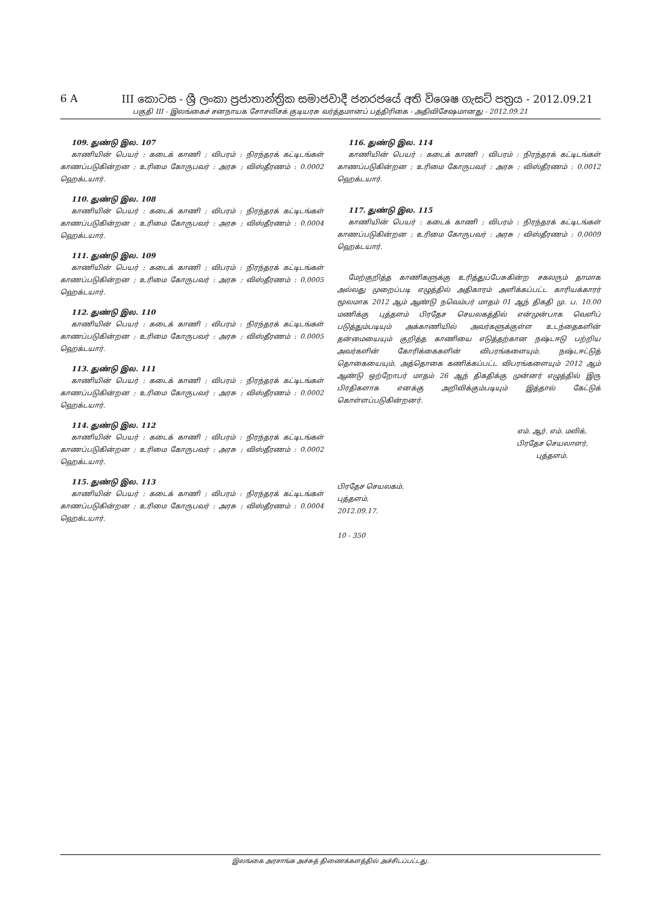6 A III කොටස - ශ්‍රී ලංකා ප්‍රජාතාන්ත්‍රික සමාජවාදී ජනරජයේ අති විශෙෂ ගැසට් පත්‍රය - 2012.09.21
பகுதி III - இலங்கைச் சனநாயக சோசலிசக் குடியரசு வர்த்தமானப் பத்திரிகை - அதிவிசேஷமானது - 2012.09.21
109. துண்டு இல. 107
காணியின் பெயர் : கடைக் காணி ; விபரம் : நிரந்தரக் கட்டிடங்கள் காணப்படுகின்றன ; உரிமை கோருபவர் : அரசு ; விஸ்தீரணம் : 0.0002 ஹெக்டயார்.
110. துண்டு இல. 108
காணியின் பெயர் : கடைக் காணி ; விபரம் : நிரந்தரக் கட்டிடங்கள் காணப்படுகின்றன ; உரிமை கோருபவர் : அரசு ; விஸ்தீரணம் : 0.0004 ஹெக்டயார்.
111. துண்டு இல. 109
காணியின் பெயர் : கடைக் காணி ; விபரம் : நிரந்தரக் கட்டிடங்கள் காணப்படுகின்றன ; உரிமை கோருபவர் : அரசு ; விஸ்தீரணம் : 0.0005 ஹெக்டயார்.
112. துண்டு இல. 110
காணியின் பெயர் : கடைக் காணி ; விபரம் : நிரந்தரக் கட்டிடங்கள் காணப்படுகின்றன ; உரிமை கோருபவர் : அரசு ; விஸ்தீரணம் : 0.0005 ஹெக்டயார்.
113. துண்டு இல. 111
காணியின் பெயர் : கடைக் காணி ; விபரம் : நிரந்தரக் கட்டிடங்கள் காணப்படுகின்றன ; உரிமை கோருபவர் : அரசு ; விஸ்தீரணம் : 0.0002 ஹெக்டயார்.
114. துண்டு இல. 112
காணியின் பெயர் : கடைக் காணி ; விபரம் : நிரந்தரக் கட்டிடங்கள் காணப்படுகின்றன ; உரிமை கோருபவர் : அரசு ; விஸ்தீரணம் : 0.0002 ஹெக்டயார்.
115. துண்டு இல. 113
காணியின் பெயர் : கடைக் காணி ; விபரம் : நிரந்தரக் கட்டிடங்கள் காணப்படுகின்றன ; உரிமை கோருபவர் : அரசு ; விஸ்தீரணம் : 0.0004 ஹெக்டயார்.
116. துண்டு இல. 114
காணியின் பெயர் : கடைக் காணி ; விபரம் : நிரந்தரக் கட்டிடங்கள் காணப்படுகின்றன ; உரிமை கோருபவர் : அரசு ; விஸ்தீரணம் : 0.0012 ஹெக்டயார்.
117. துண்டு இல. 115
காணியின் பெயர் : கடைக் காணி ; விபரம் : நிரந்தரக் கட்டிடங்கள் காணப்படுகின்றன ; உரிமை கோருபவர் : அரசு ; விஸ்தீரணம் : 0.0009 ஹெக்டயார்.
மேற்குறித்த காணிகளுக்கு உரித்துப்பேசுகின்ற சகலரும் தாமாக அல்லது முறைப்படி எழுத்தில் அதிகாரம் அளிக்கப்பட்ட காரியக்காரர் மூலமாக 2012 ஆம் ஆண்டு நவெம்பர் மாதம் 01 ஆந் திகதி மு. ப. 10.00 மணிக்கு புத்தளம் பிரதேச செயலகத்தில் என்முன்பாக வெளிப் படுத்தும்படியும் அக்காணியில் அவர்களுக்குள்ள உடந்தைகளின் தன்மையையும் குறித்த காணியை எடுத்தற்கான நஷ்டஈடு பற்றிய அவர்களின் கோரிக்கைகளின் விபரங்களையும், நஷ்டஈட்டுத் தொகையையும், அத்தொகை கணிக்கப்பட்ட விபரங்களையும் 2012 ஆம் ஆண்டு ஒற்றோபர் மாதம் 26 ஆந் திகதிக்கு முன்னர் எழுத்தில் இரு பிரதிகளாக எனக்கு அறிவிக்கும்படியும் இத்தால் கேட்டுக் கொள்ளப்படுகின்றனர்.
எம். ஆர். எம். மலிக்,
பிரதேச செயலாளர்,
புத்தளம்.
பிரதேச செயலகம்,
புத்தளம்,
2012.09.17.
10 - 350
இலங்கை அரசாங்க அச்சுத் திணைக்களத்தில் அச்சிடப்பட்டது.